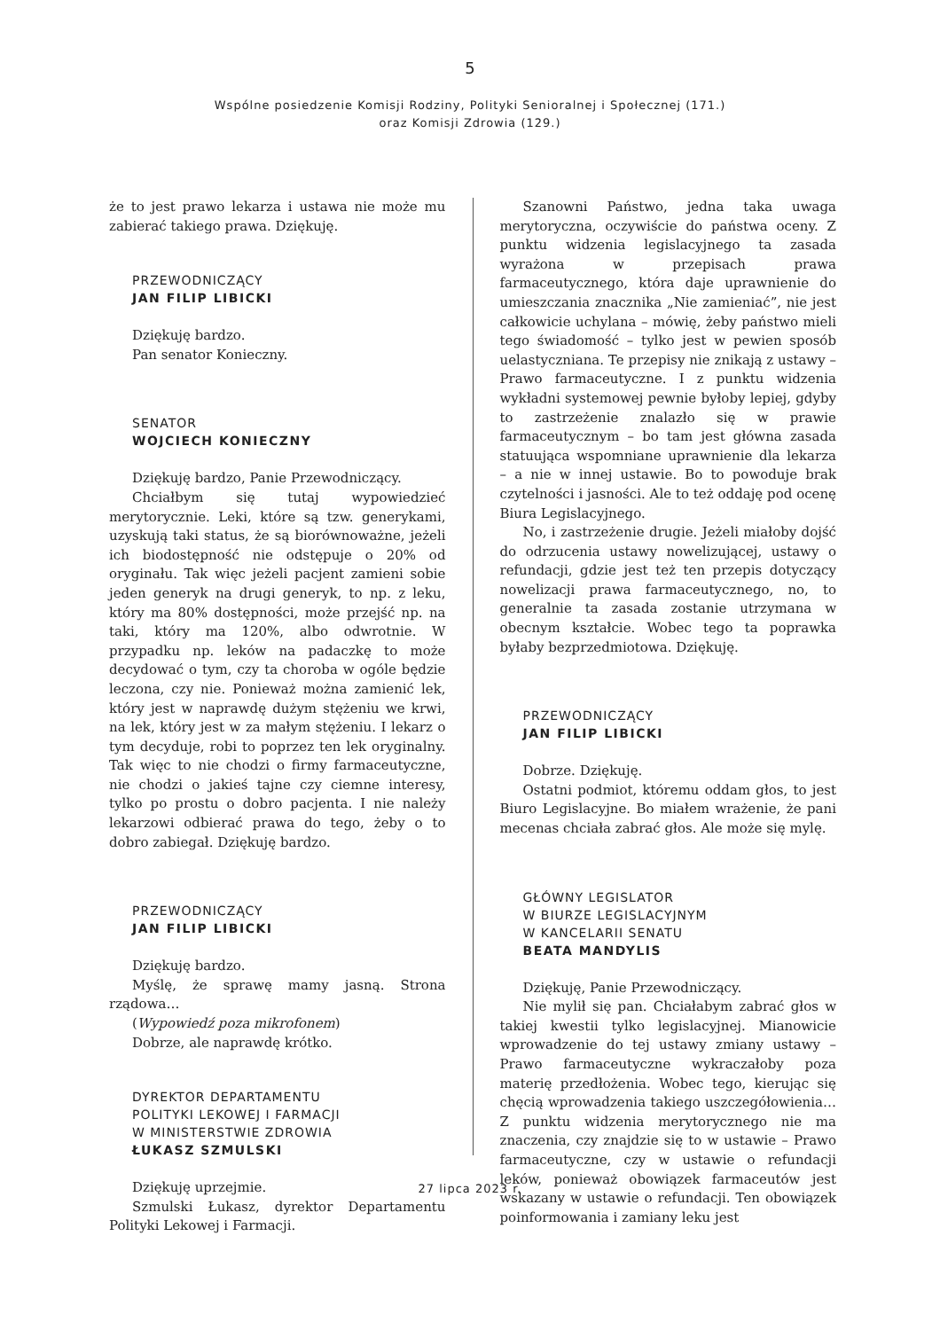5
Wspólne posiedzenie Komisji Rodziny, Polityki Senioralnej i Społecznej (171.)
oraz Komisji Zdrowia (129.)
że to jest prawo lekarza i ustawa nie może mu zabierać takiego prawa. Dziękuję.
PRZEWODNICZĄCY
JAN FILIP LIBICKI
Dziękuję bardzo.
Pan senator Konieczny.
SENATOR
WOJCIECH KONIECZNY
Dziękuję bardzo, Panie Przewodniczący.
Chciałbym się tutaj wypowiedzieć merytorycznie. Leki, które są tzw. generykami, uzyskują taki status, że są biorównoważne, jeżeli ich biodostępność nie odstępuje o 20% od oryginału. Tak więc jeżeli pacjent zamieni sobie jeden generyk na drugi generyk, to np. z leku, który ma 80% dostępności, może przejść np. na taki, który ma 120%, albo odwrotnie. W przypadku np. leków na padaczkę to może decydować o tym, czy ta choroba w ogóle będzie leczona, czy nie. Ponieważ można zamienić lek, który jest w naprawdę dużym stężeniu we krwi, na lek, który jest w za małym stężeniu. I lekarz o tym decyduje, robi to poprzez ten lek oryginalny. Tak więc to nie chodzi o firmy farmaceutyczne, nie chodzi o jakieś tajne czy ciemne interesy, tylko po prostu o dobro pacjenta. I nie należy lekarzowi odbierać prawa do tego, żeby o to dobro zabiegał. Dziękuję bardzo.
PRZEWODNICZĄCY
JAN FILIP LIBICKI
Dziękuję bardzo.
Myślę, że sprawę mamy jasną. Strona rządowa…
(Wypowiedź poza mikrofonem)
Dobrze, ale naprawdę krótko.
DYREKTOR DEPARTAMENTU
POLITYKI LEKOWEJ I FARMACJI
W MINISTERSTWIE ZDROWIA
ŁUKASZ SZMULSKI
Dziękuję uprzejmie.
Szmulski Łukasz, dyrektor Departamentu Polityki Lekowej i Farmacji.
Szanowni Państwo, jedna taka uwaga merytoryczna, oczywiście do państwa oceny. Z punktu widzenia legislacyjnego ta zasada wyrażona w przepisach prawa farmaceutycznego, która daje uprawnienie do umieszczania znacznika „Nie zamieniać”, nie jest całkowicie uchylana – mówię, żeby państwo mieli tego świadomość – tylko jest w pewien sposób uelastyczniana. Te przepisy nie znikają z ustawy – Prawo farmaceutyczne. I z punktu widzenia wykładni systemowej pewnie byłoby lepiej, gdyby to zastrzeżenie znalazło się w prawie farmaceutycznym – bo tam jest główna zasada statuująca wspomniane uprawnienie dla lekarza – a nie w innej ustawie. Bo to powoduje brak czytelności i jasności. Ale to też oddaję pod ocenę Biura Legislacyjnego.
No, i zastrzeżenie drugie. Jeżeli miałoby dojść do odrzucenia ustawy nowelizującej, ustawy o refundacji, gdzie jest też ten przepis dotyczący nowelizacji prawa farmaceutycznego, no, to generalnie ta zasada zostanie utrzymana w obecnym kształcie. Wobec tego ta poprawka byłaby bezprzedmiotowa. Dziękuję.
PRZEWODNICZĄCY
JAN FILIP LIBICKI
Dobrze. Dziękuję.
Ostatni podmiot, któremu oddam głos, to jest Biuro Legislacyjne. Bo miałem wrażenie, że pani mecenas chciała zabrać głos. Ale może się mylę.
GŁÓWNY LEGISLATOR
W BIURZE LEGISLACYJNYM
W KANCELARII SENATU
BEATA MANDYLIS
Dziękuję, Panie Przewodniczący.
Nie mylił się pan. Chciałabym zabrać głos w takiej kwestii tylko legislacyjnej. Mianowicie wprowadzenie do tej ustawy zmiany ustawy – Prawo farmaceutyczne wykraczałoby poza materię przedłożenia. Wobec tego, kierując się chęcią wprowadzenia takiego uszczegółowienia… Z punktu widzenia merytorycznego nie ma znaczenia, czy znajdzie się to w ustawie – Prawo farmaceutyczne, czy w ustawie o refundacji leków, ponieważ obowiązek farmaceutów jest wskazany w ustawie o refundacji. Ten obowiązek poinformowania i zamiany leku jest
27 lipca 2023 r.